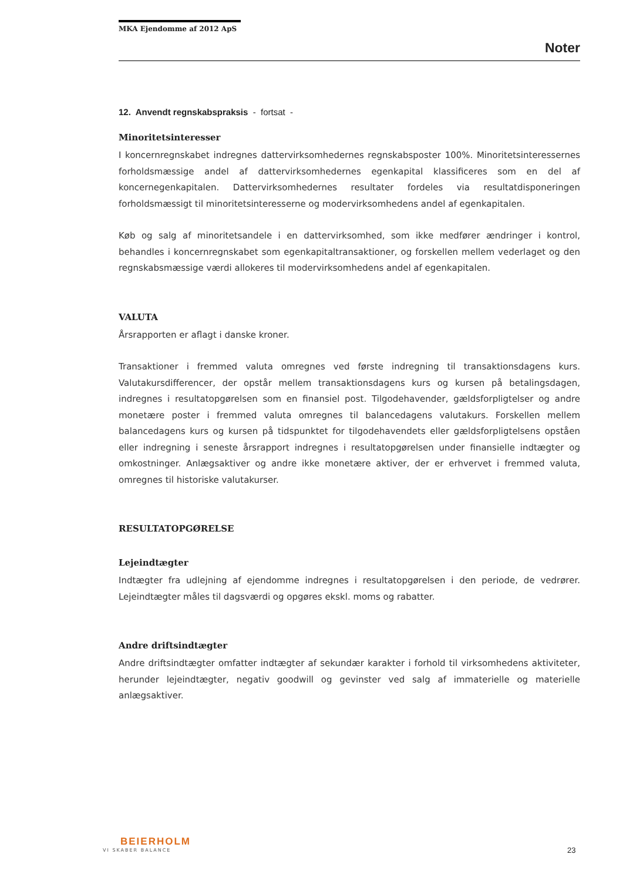MKA Ejendomme af 2012 ApS
Noter
12. Anvendt regnskabspraksis - fortsat -
Minoritetsinteresser
I koncernregnskabet indregnes dattervirksomhedernes regnskabsposter 100%. Minoritetsinteressernes forholdsmæssige andel af dattervirksomhedernes egenkapital klassificeres som en del af koncernegenkapitalen. Dattervirksomhedernes resultater fordeles via resultatdisponeringen forholdsmæssigt til minoritetsinteresserne og modervirksomhedens andel af egenkapitalen.
Køb og salg af minoritetsandele i en dattervirksomhed, som ikke medfører ændringer i kontrol, behandles i koncernregnskabet som egenkapitaltransaktioner, og forskellen mellem vederlaget og den regnskabsmæssige værdi allokeres til modervirksomhedens andel af egenkapitalen.
VALUTA
Årsrapporten er aflagt i danske kroner.
Transaktioner i fremmed valuta omregnes ved første indregning til transaktionsdagens kurs. Valutakursdifferencer, der opstår mellem transaktionsdagens kurs og kursen på betalingsdagen, indregnes i resultatopgørelsen som en finansiel post. Tilgodehavender, gældsforpligtelser og andre monetære poster i fremmed valuta omregnes til balancedagens valutakurs. Forskellen mellem balancedagens kurs og kursen på tidspunktet for tilgodehavendets eller gældsforpligtelsens opståen eller indregning i seneste årsrapport indregnes i resultatopgørelsen under finansielle indtægter og omkostninger. Anlægsaktiver og andre ikke monetære aktiver, der er erhvervet i fremmed valuta, omregnes til historiske valutakurser.
RESULTATOPGØRELSE
Lejeindtægter
Indtægter fra udlejning af ejendomme indregnes i resultatopgørelsen i den periode, de vedrører. Lejeindtægter måles til dagsværdi og opgøres ekskl. moms og rabatter.
Andre driftsindtægter
Andre driftsindtægter omfatter indtægter af sekundær karakter i forhold til virksomhedens aktiviteter, herunder lejeindtægter, negativ goodwill og gevinster ved salg af immaterielle og materielle anlægsaktiver.
BEIERHOLM
VI SKABER BALANCE
23